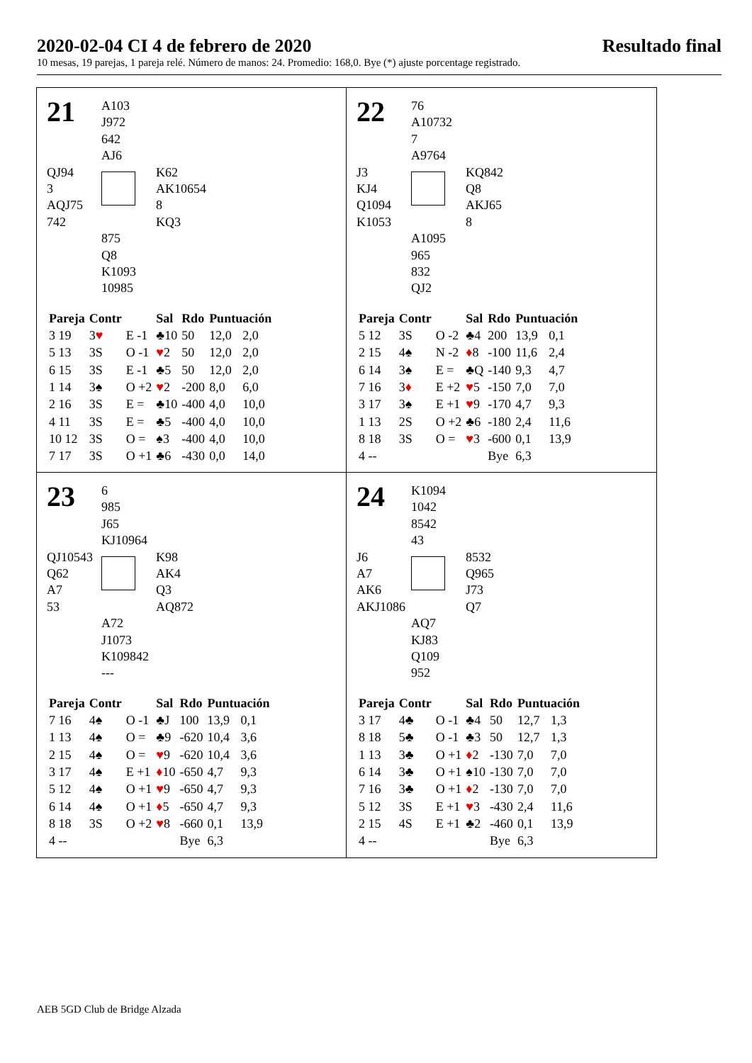2020-02-04 CI 4 de febrero de 2020 Resultado final
10 mesas, 19 parejas, 1 pareja relé. Número de manos: 24. Promedio: 168,0. Bye (*) ajuste porcentage registrado.
21
A103
J972
642
AJ6
QJ94
3
AQJ75
742
K62
AK10654
8
KQ3
875
Q8
K1093
10985
| Pareja | Contr | | Sal | Rdo | Puntuación | |
| --- | --- | --- | --- | --- | --- | --- |
| 3 19 | 3 ♥ | E -1 | ♣10 | 50 | 12,0 | 2,0 |
| 5 13 | 3S | O -1 | ♥ 2 | 50 | 12,0 | 2,0 |
| 6 15 | 3S | E -1 | ♣5 | 50 | 12,0 | 2,0 |
| 1 14 | 3♠ | O +2 | ♥ 2 | -200 | 8,0 | 6,0 |
| 2 16 | 3S | E = | ♣10 | -400 | 4,0 | 10,0 |
| 4 11 | 3S | E = | ♣5 | -400 | 4,0 | 10,0 |
| 10 12 | 3S | O = | ♠3 | -400 | 4,0 | 10,0 |
| 7 17 | 3S | O +1 | ♣6 | -430 | 0,0 | 14,0 |
22
76
A10732
7
A9764
J3
KJ4
Q1094
K1053
KQ842
Q8
AKJ65
8
A1095
965
832
QJ2
| Pareja | Contr | | Sal | Rdo | Puntuación | |
| --- | --- | --- | --- | --- | --- | --- |
| 5 12 | 3S | O -2 | ♣4 | 200 | 13,9 | 0,1 |
| 2 15 | 4♠ | N -2 | ♦ 8 | -100 | 11,6 | 2,4 |
| 6 14 | 3♠ | E = | ♣Q | -140 | 9,3 | 4,7 |
| 7 16 | 3 ♦ | E +2 | ♥ 5 | -150 | 7,0 | 7,0 |
| 3 17 | 3♠ | E +1 | ♥ 9 | -170 | 4,7 | 9,3 |
| 1 13 | 2S | O +2 | ♣6 | -180 | 2,4 | 11,6 |
| 8 18 | 3S | O = | ♥ 3 | -600 | 0,1 | 13,9 |
| 4 -- | | | | Bye | 6,3 | |
23
6
985
J65
KJ10964
QJ10543
Q62
A7
53
K98
AK4
Q3
AQ872
A72
J1073
K109842
---
| Pareja | Contr | | Sal | Rdo | Puntuación | |
| --- | --- | --- | --- | --- | --- | --- |
| 7 16 | 4♠ | O -1 | ♣J | 100 | 13,9 | 0,1 |
| 1 13 | 4♠ | O = | ♣9 | -620 | 10,4 | 3,6 |
| 2 15 | 4♠ | O = | ♥ 9 | -620 | 10,4 | 3,6 |
| 3 17 | 4♠ | E +1 | ♦ 10 | -650 | 4,7 | 9,3 |
| 5 12 | 4♠ | O +1 | ♥ 9 | -650 | 4,7 | 9,3 |
| 6 14 | 4♠ | O +1 | ♦ 5 | -650 | 4,7 | 9,3 |
| 8 18 | 3S | O +2 | ♥ 8 | -660 | 0,1 | 13,9 |
| 4 -- | | | | Bye | 6,3 | |
24
K1094
1042
8542
43
J6
A7
AK6
AKJ1086
8532
Q965
J73
Q7
AQ7
KJ83
Q109
952
| Pareja | Contr | | Sal | Rdo | Puntuación | |
| --- | --- | --- | --- | --- | --- | --- |
| 3 17 | 4♣ | O -1 | ♣4 | 50 | 12,7 | 1,3 |
| 8 18 | 5♣ | O -1 | ♣3 | 50 | 12,7 | 1,3 |
| 1 13 | 3♣ | O +1 | ♦ 2 | -130 | 7,0 | 7,0 |
| 6 14 | 3♣ | O +1 | ♠10 | -130 | 7,0 | 7,0 |
| 7 16 | 3♣ | O +1 | ♦ 2 | -130 | 7,0 | 7,0 |
| 5 12 | 3S | E +1 | ♥ 3 | -430 | 2,4 | 11,6 |
| 2 15 | 4S | E +1 | ♣2 | -460 | 0,1 | 13,9 |
| 4 -- | | | | Bye | 6,3 | |
AEB 5GD Club de Bridge Alzada